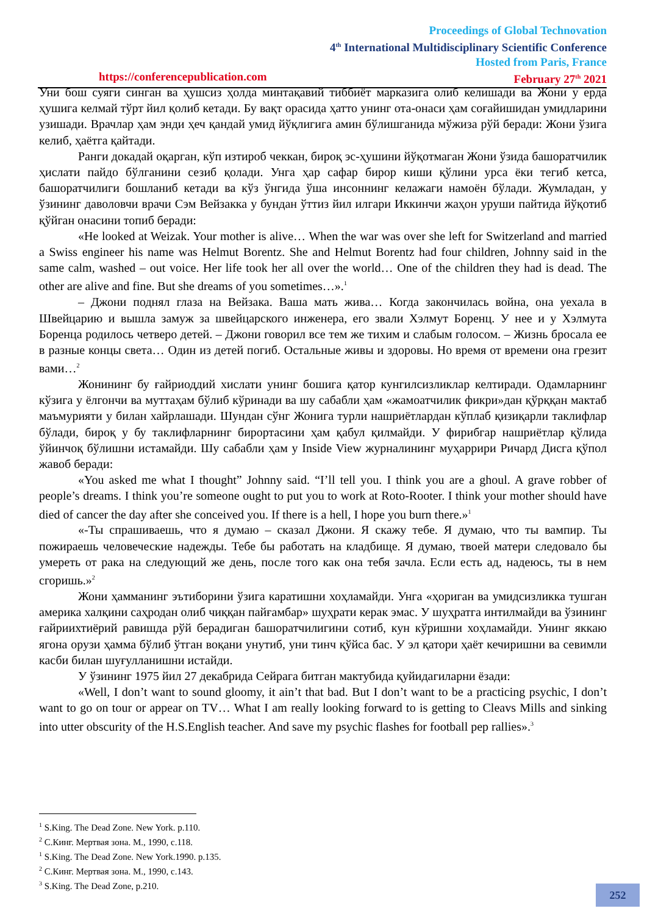Proceedings of Global Technovation
4<sup>th</sup> International Multidisciplinary Scientific Conference
Hosted from Paris, France
https://conferencepublication.com February 27<sup>th</sup> 2021
Уни бош суяги синган ва ҳушсиз ҳолда минтақавий тиббиёт марказига олиб келишади ва Жони у ерда ҳушига келмай тўрт йил қолиб кетади. Бу вақт орасида ҳатто унинг ота-онаси ҳам соғайишидан умидларини узишади. Врачлар ҳам энди ҳеч қандай умид йўқлигига амин бўлишганида мўжиза рўй беради: Жони ўзига келиб, ҳаётга қайтади.
Ранги докадай оқарган, кўп изтироб чеккан, бироқ эс-ҳушини йўқотмаган Жони ўзида башоратчилик ҳислати пайдо бўлганини сезиб қолади. Унга ҳар сафар бирор киши қўлини урса ёки тегиб кетса, башоратчилиги бошланиб кетади ва кўз ўнгида ўша инсоннинг келажаги намоён бўлади. Жумладан, у ўзининг даволовчи врачи Сэм Вейзакка у бундан ўттиз йил илгари Иккинчи жаҳон уруши пайтида йўқотиб қўйган онасини топиб беради:
«He looked at Weizak. Your mother is alive… When the war was over she left for Switzerland and married a Swiss engineer his name was Helmut Borentz. She and Helmut Borentz had four children, Johnny said in the same calm, washed – out voice. Her life took her all over the world… One of the children they had is dead. The other are alive and fine. But she dreams of you sometimes…».<sup>1</sup>
– Джони поднял глаза на Вейзака. Ваша мать жива… Когда закончилась война, она уехала в Швейцарию и вышла замуж за швейцарского инженера, его звали Хэлмут Боренц. У нее и у Хэлмута Боренца родилось четверо детей. – Джони говорил все тем же тихим и слабым голосом. – Жизнь бросала ее в разные концы света… Один из детей погиб. Остальные живы и здоровы. Но время от времени она грезит вами…<sup>2</sup>
Жонининг бу ғайриоддий хислати унинг бошига қатор кунгилсизликлар келтиради. Одамларнинг кўзига у ёлгончи ва муттаҳам бўлиб кўринади ва шу сабабли ҳам «жамоатчилик фикри»дан қўрққан мактаб маъмурияти у билан хайрлашади. Шундан сўнг Жонига турли нашриётлардан кўплаб қизиқарли таклифлар бўлади, бироқ у бу таклифларнинг бирортасини ҳам қабул қилмайди. У фирибгар нашриётлар қўлида ўйинчоқ бўлишни истамайди. Шу сабабли ҳам у Inside View журналининг муҳаррири Ричард Дисга қўпол жавоб беради:
«You asked me what I thought” Johnny said. “I’ll tell you. I think you are a ghoul. A grave robber of people’s dreams. I think you’re someone ought to put you to work at Roto-Rooter. I think your mother should have died of cancer the day after she conceived you. If there is a hell, I hope you burn there.»<sup>1</sup>
«-Ты спрашиваешь, что я думаю – сказал Джони. Я скажу тебе. Я думаю, что ты вампир. Ты пожираешь человеческие надежды. Тебе бы работать на кладбище. Я думаю, твоей матери следовало бы умереть от рака на следующий же день, после того как она тебя зачла. Если есть ад, надеюсь, ты в нем сгоришь.»<sup>2</sup>
Жони ҳамманинг эътиборини ўзига каратишни хоҳламайди. Унга «ҳориган ва умидсизликка тушган америка халқини саҳродан олиб чиққан пайғамбар» шуҳрати керак эмас. У шуҳратга интилмайди ва ўзининг ғайриихтиёрий равишда рўй берадиган башоратчилигини сотиб, кун кўришни хоҳламайди. Унинг яккаю ягона орузи ҳамма бўлиб ўтган воқани унутиб, уни тинч қўйса бас. У эл қатори ҳаёт кечиришни ва севимли касби билан шуғулланишни истайди.
У ўзининг 1975 йил 27 декабрида Сейрага битган мактубида қуйидагиларни ёзади:
«Well, I don’t want to sound gloomy, it ain’t that bad. But I don’t want to be a practicing psychic, I don’t want to go on tour or appear on TV… What I am really looking forward to is getting to Cleavs Mills and sinking into utter obscurity of the H.S.English teacher. And save my psychic flashes for football pep rallies».<sup>3</sup>
<sup>1</sup> S.King. The Dead Zone. New York. p.110.
<sup>2</sup> С.Кинг. Мертвая зона. М., 1990, с.118.
<sup>1</sup> S.King. The Dead Zone. New York.1990. p.135.
<sup>2</sup> С.Кинг. Мертвая зона. М., 1990, с.143.
<sup>3</sup> S.King. The Dead Zone, p.210.
252